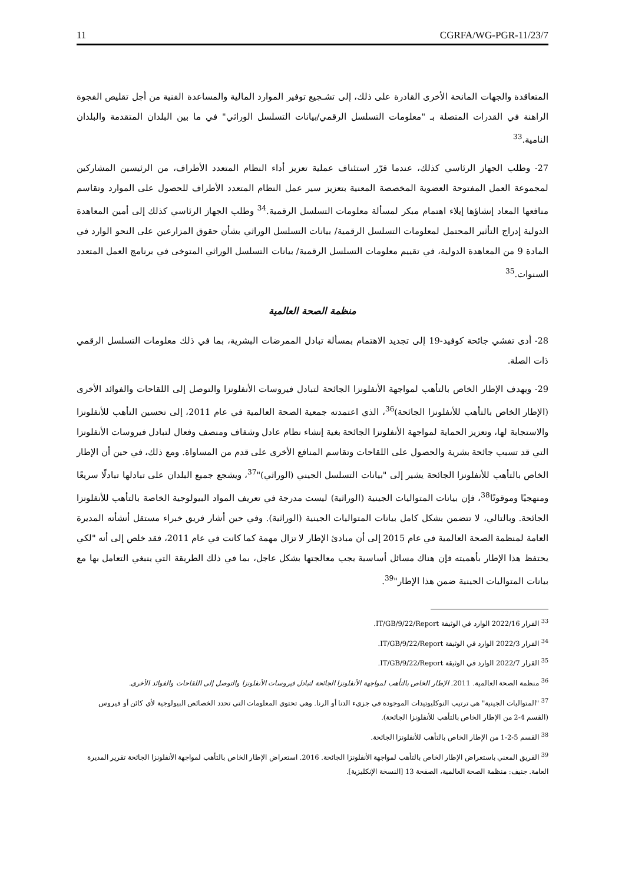11 CGRFA/WG-PGR-11/23/7
المتعاقدة والجهات المانحة الأخرى القادرة على ذلك، إلى تشـجيع توفير الموارد المالية والمساعدة الفنية من أجل تقليص الفجوة الراهنة في القدرات المتصلة بـ "معلومات التسلسل الرقمي/بيانات التسلسل الوراثي" في ما بين البلدان المتقدمة والبلدان النامية.<sup>33</sup>
27- وطلب الجهاز الرئاسي كذلك، عندما قرّر استئناف عملية تعزيز أداء النظام المتعدد الأطراف، من الرئيسين المشاركين لمجموعة العمل المفتوحة العضوية المخصصة المعنية بتعزيز سير عمل النظام المتعدد الأطراف للحصول على الموارد وتقاسم منافعها المعاد إنشاؤها إيلاء اهتمام مبكر لمسألة معلومات التسلسل الرقمية.<sup>34</sup> وطلب الجهاز الرئاسي كذلك إلى أمين المعاهدة الدولية إدراج التأثير المحتمل لمعلومات التسلسل الرقمية/ بيانات التسلسل الوراثي بشأن حقوق المزارعين على النحو الوارد في المادة 9 من المعاهدة الدولية، في تقييم معلومات التسلسل الرقمية/ بيانات التسلسل الوراثي المتوخى في برنامج العمل المتعدد السنوات.<sup>35</sup>
منظمة الصحة العالمية
28- أدى تفشي جائحة كوفيد-19 إلى تجديد الاهتمام بمسألة تبادل الممرضات البشرية، بما في ذلك معلومات التسلسل الرقمي ذات الصلة.
29- ويهدف الإطار الخاص بالتأهب لمواجهة الأنفلونزا الجائحة لتبادل فيروسات الأنفلونزا والتوصل إلى اللقاحات والفوائد الأخرى (الإطار الخاص بالتأهب للأنفلونزا الجائحة)<sup>36</sup>، الذي اعتمدته جمعية الصحة العالمية في عام 2011، إلى تحسين التأهب للأنفلونزا والاستجابة لها، وتعزيز الحماية لمواجهة الأنفلونزا الجائحة بغية إنشاء نظام عادل وشفاف ومنصف وفعال لتبادل فيروسات الأنفلونزا التي قد تسبب جائحة بشرية والحصول على اللقاحات وتقاسم المنافع الأخرى على قدم من المساواة. ومع ذلك، في حين أن الإطار الخاص بالتأهب للأنفلونزا الجائحة يشير إلى "بيانات التسلسل الجيني (الوراثي)"<sup>37</sup>، ويشجع جميع البلدان على تبادلها تبادلًا سريعًا ومنهجيًا وموقوتًا<sup>38</sup>، فإن بيانات المتواليات الجينية (الوراثية) ليست مدرجة في تعريف المواد البيولوجية الخاصة بالتأهب للأنفلونزا الجائحة. وبالتالي، لا تتضمن بشكل كامل بيانات المتواليات الجينية (الوراثية). وفي حين أشار فريق خبراء مستقل أنشأته المديرة العامة لمنظمة الصحة العالمية في عام 2015 إلى أن مبادئ الإطار لا تزال مهمة كما كانت في عام 2011، فقد خلص إلى أنه "لكي يحتفظ هذا الإطار بأهميته فإن هناك مسائل أساسية يجب معالجتها بشكل عاجل، بما في ذلك الطريقة التي ينبغي التعامل بها مع بيانات المتواليات الجينية ضمن هذا الإطار"<sup>39</sup>.
<sup>33</sup> القرار 2022/16 الوارد في الوثيقة IT/GB/9/22/Report.
<sup>34</sup> القرار 2022/3 الوارد في الوثيقة IT/GB/9/22/Report.
<sup>35</sup> القرار 2022/7 الوارد في الوثيقة IT/GB/9/22/Report.
<sup>36</sup> منظمة الصحة العالمية. 2011. الإطار الخاص بالتأهب لمواجهة الأنفلونزا الجائحة لتبادل فيروسات الأنفلونزا والتوصل إلى اللقاحات والفوائد الأخرى.
<sup>37</sup> "المتواليات الجينية" هي ترتيب النوكليوتيدات الموجودة في جزيء الدنا أو الرنا. وهي تحتوي المعلومات التي تحدد الخصائص البيولوجية لأي كائن أو فيروس (القسم 4-2 من الإطار الخاص بالتأهب للأنفلونزا الجائحة).
<sup>38</sup> القسم 5-2-1 من الإطار الخاص بالتأهب للأنفلونزا الجائحة.
<sup>39</sup> الفريق المعني باستعراض الإطار الخاص بالتأهب لمواجهة الأنفلونزا الجائحة. 2016. استعراض الإطار الخاص بالتأهب لمواجهة الأنفلونزا الجائحة تقرير المديرة العامة. جنيف: منظمة الصحة العالمية، الصفحة 13 [النسخة الإنكليزية].